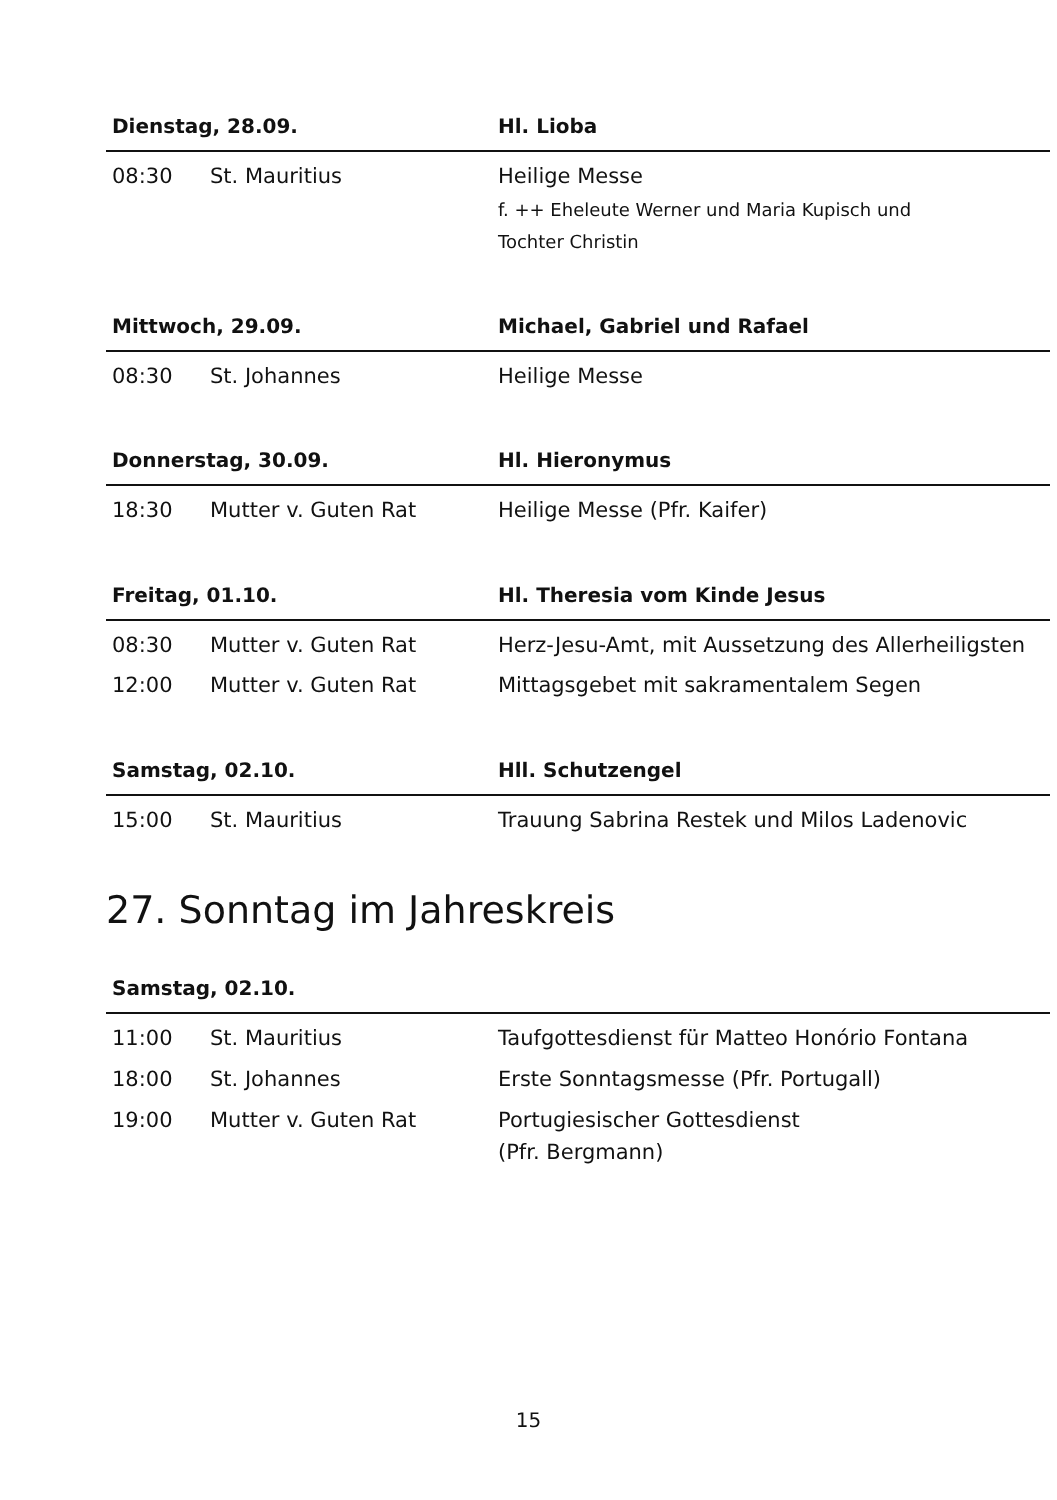| Dienstag, 28.09. | | Hl. Lioba |
| --- | --- | --- |
| 08:30 | St. Mauritius | Heilige Messe f. ++ Eheleute Werner und Maria Kupisch und Tochter Christin |
| Mittwoch, 29.09. | | Michael, Gabriel und Rafael |
| --- | --- | --- |
| 08:30 | St. Johannes | Heilige Messe |
| Donnerstag, 30.09. | | Hl. Hieronymus |
| --- | --- | --- |
| 18:30 | Mutter v. Guten Rat | Heilige Messe (Pfr. Kaifer) |
| Freitag, 01.10. | | Hl. Theresia vom Kinde Jesus |
| --- | --- | --- |
| 08:30 | Mutter v. Guten Rat | Herz-Jesu-Amt, mit Aussetzung des Allerheiligsten |
| 12:00 | Mutter v. Guten Rat | Mittagsgebet mit sakramentalem Segen |
| Samstag, 02.10. | | Hll. Schutzengel |
| --- | --- | --- |
| 15:00 | St. Mauritius | Trauung Sabrina Restek und Milos Ladenovic |
27. Sonntag im Jahreskreis
| Samstag, 02.10. | | |
| --- | --- | --- |
| 11:00 | St. Mauritius | Taufgottesdienst für Matteo Honório Fontana |
| 18:00 | St. Johannes | Erste Sonntagsmesse (Pfr. Portugall) |
| 19:00 | Mutter v. Guten Rat | Portugiesischer Gottesdienst (Pfr. Bergmann) |
15